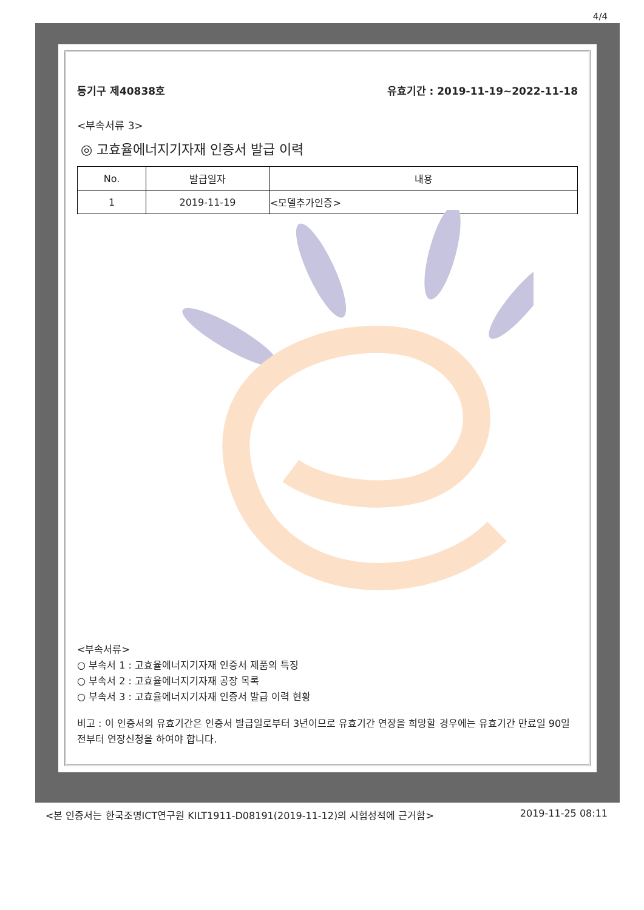4/4
등기구 제40838호 유효기간 : 2019-11-19~2022-11-18
<부속서류 3>
◎ 고효율에너지기자재 인증서 발급 이력
| No. | 발급일자 | 내용 |
| --- | --- | --- |
| 1 | 2019-11-19 | <모델추가인증> |
<부속서류>
○ 부속서 1 : 고효율에너지기자재 인증서 제품의 특징
○ 부속서 2 : 고효율에너지기자재 공장 목록
○ 부속서 3 : 고효율에너지기자재 인증서 발급 이력 현황
비고 : 이 인증서의 유효기간은 인증서 발급일로부터 3년이므로 유효기간 연장을 희망할 경우에는 유효기간 만료일 90일전부터 연장신청을 하여야 합니다.
<본 인증서는 한국조명ICT연구원 KILT1911-D08191(2019-11-12)의 시험성적에 근거함> 2019-11-25 08:11